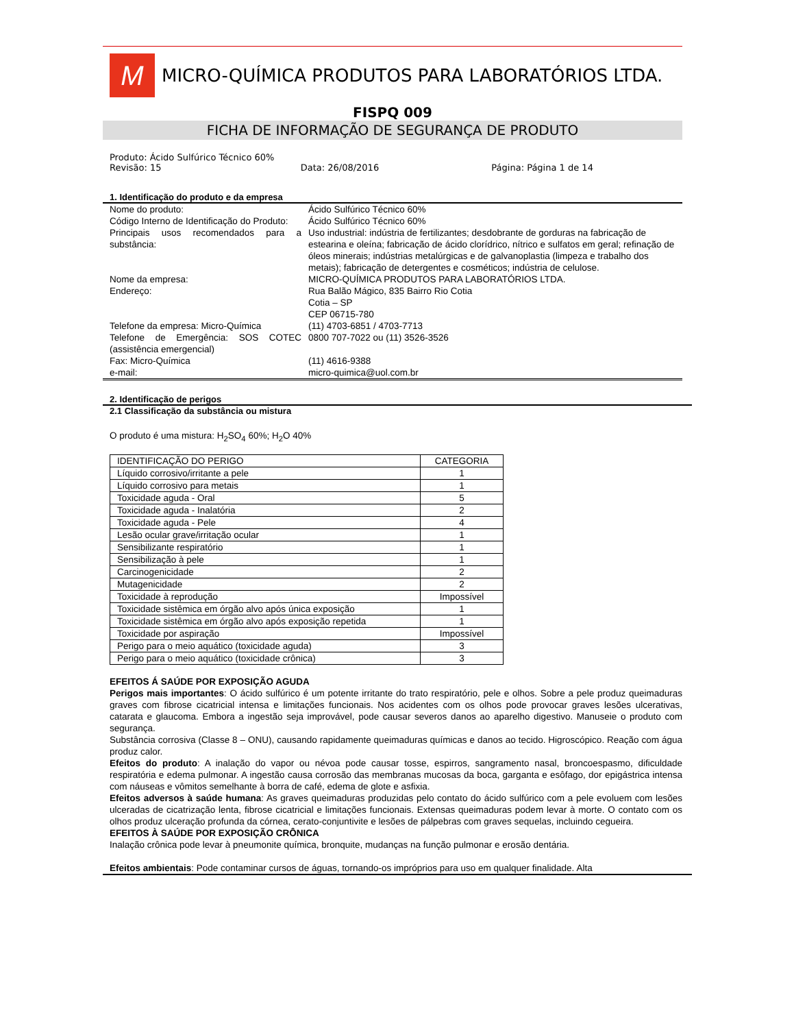M
MICRO-QUÍMICA PRODUTOS PARA LABORATÓRIOS LTDA.
FISPQ 009
FICHA DE INFORMAÇÃO DE SEGURANÇA DE PRODUTO
Produto: Ácido Sulfúrico Técnico 60%
Revisão: 15 Data: 26/08/2016 Página: Página 1 de 14
1. Identificação do produto e da empresa
| Nome do produto: | Ácido Sulfúrico Técnico 60% |
| Código Interno de Identificação do Produto: | Ácido Sulfúrico Técnico 60% |
| Principais usos recomendados para a substância: | Uso industrial: indústria de fertilizantes; desdobrante de gorduras na fabricação de estearina e oleína; fabricação de ácido clorídrico, nítrico e sulfatos em geral; refinação de óleos minerais; indústrias metalúrgicas e de galvanoplastia (limpeza e trabalho dos metais); fabricação de detergentes e cosméticos; indústria de celulose. |
| Nome da empresa: | MICRO-QUÍMICA PRODUTOS PARA LABORATÓRIOS LTDA. |
| Endereço: | Rua Balão Mágico, 835 Bairro Rio Cotia Cotia – SP CEP 06715-780 |
| Telefone da empresa: Micro-Química | (11) 4703-6851 / 4703-7713 |
| Telefone de Emergência: SOS COTEC (assistência emergencial) | 0800 707-7022 ou (11) 3526-3526 |
| Fax: Micro-Química | (11) 4616-9388 |
| e-mail: | micro-quimica@uol.com.br |
2. Identificação de perigos
2.1 Classificação da substância ou mistura
O produto é uma mistura: H<sub>2</sub>SO<sub>4</sub> 60%; H<sub>2</sub>O 40%
| IDENTIFICAÇÃO DO PERIGO | CATEGORIA |
| Líquido corrosivo/irritante a pele | 1 |
| Líquido corrosivo para metais | 1 |
| Toxicidade aguda - Oral | 5 |
| Toxicidade aguda - Inalatória | 2 |
| Toxicidade aguda - Pele | 4 |
| Lesão ocular grave/irritação ocular | 1 |
| Sensibilizante respiratório | 1 |
| Sensibilização à pele | 1 |
| Carcinogenicidade | 2 |
| Mutagenicidade | 2 |
| Toxicidade à reprodução | Impossível |
| Toxicidade sistêmica em órgão alvo após única exposição | 1 |
| Toxicidade sistêmica em órgão alvo após exposição repetida | 1 |
| Toxicidade por aspiração | Impossível |
| Perigo para o meio aquático (toxicidade aguda) | 3 |
| Perigo para o meio aquático (toxicidade crônica) | 3 |
EFEITOS Á SAÚDE POR EXPOSIÇÃO AGUDA
Perigos mais importantes: O ácido sulfúrico é um potente irritante do trato respiratório, pele e olhos. Sobre a pele produz queimaduras graves com fibrose cicatricial intensa e limitações funcionais. Nos acidentes com os olhos pode provocar graves lesões ulcerativas, catarata e glaucoma. Embora a ingestão seja improvável, pode causar severos danos ao aparelho digestivo. Manuseie o produto com segurança.
Substância corrosiva (Classe 8 – ONU), causando rapidamente queimaduras químicas e danos ao tecido. Higroscópico. Reação com água produz calor.
Efeitos do produto: A inalação do vapor ou névoa pode causar tosse, espirros, sangramento nasal, broncoespasmo, dificuldade respiratória e edema pulmonar. A ingestão causa corrosão das membranas mucosas da boca, garganta e esôfago, dor epigástrica intensa com náuseas e vômitos semelhante à borra de café, edema de glote e asfixia.
Efeitos adversos à saúde humana: As graves queimaduras produzidas pelo contato do ácido sulfúrico com a pele evoluem com lesões ulceradas de cicatrização lenta, fibrose cicatricial e limitações funcionais. Extensas queimaduras podem levar à morte. O contato com os olhos produz ulceração profunda da córnea, cerato-conjuntivite e lesões de pálpebras com graves sequelas, incluindo cegueira.
EFEITOS À SAÚDE POR EXPOSIÇÃO CRÔNICA
Inalação crônica pode levar à pneumonite química, bronquite, mudanças na função pulmonar e erosão dentária.
Efeitos ambientais: Pode contaminar cursos de águas, tornando-os impróprios para uso em qualquer finalidade. Alta